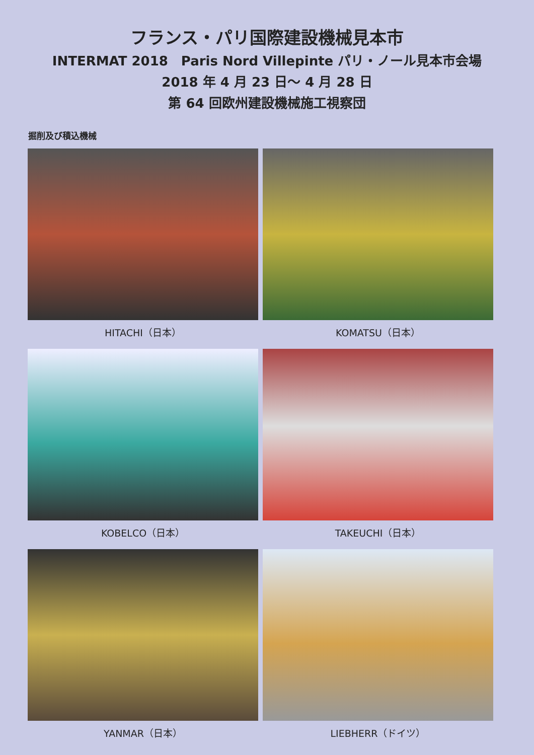フランス・パリ国際建設機械見本市
INTERMAT 2018　Paris Nord Villepinte パリ・ノール見本市会場
2018 年 4 月 23 日～ 4 月 28 日
第 64 回欧州建設機械施工視察団
掘削及び積込機械
HITACHI（日本）
KOMATSU（日本）
KOBELCO（日本）
TAKEUCHI（日本）
YANMAR（日本）
LIEBHERR（ドイツ）